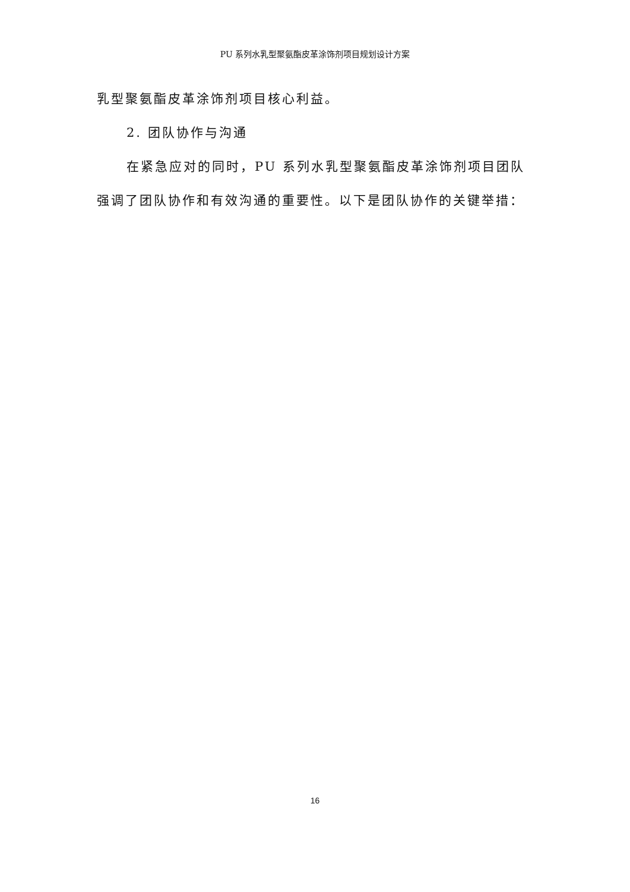PU 系列水乳型聚氨酯皮革涂饰剂项目规划设计方案
乳型聚氨酯皮革涂饰剂项目核心利益。
2. 团队协作与沟通
在紧急应对的同时，PU 系列水乳型聚氨酯皮革涂饰剂项目团队强调了团队协作和有效沟通的重要性。以下是团队协作的关键举措：
16